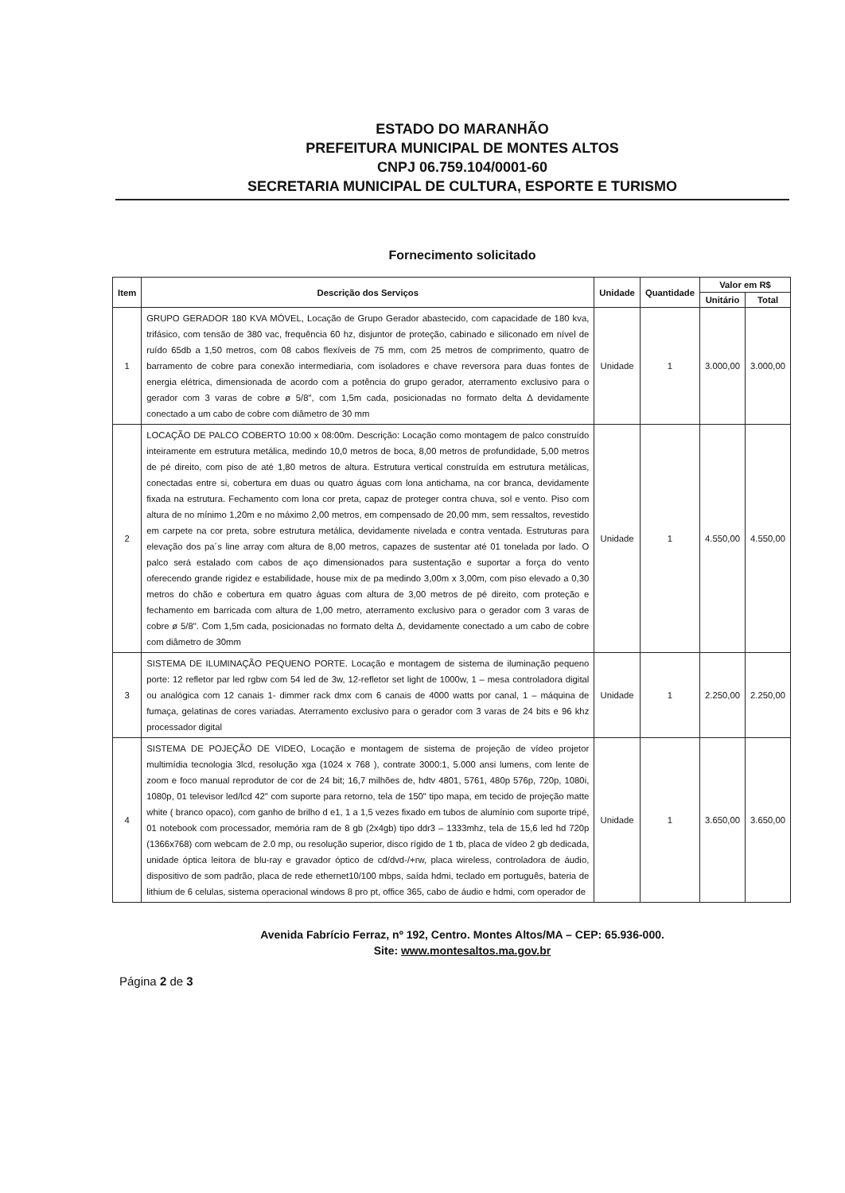ESTADO DO MARANHÃO
PREFEITURA MUNICIPAL DE MONTES ALTOS
CNPJ 06.759.104/0001-60
SECRETARIA MUNICIPAL DE CULTURA, ESPORTE E TURISMO
Fornecimento solicitado
| Item | Descrição dos Serviços | Unidade | Quantidade | Valor em R$ | |
| --- | --- | --- | --- | --- | --- |
| | | | | Unitário | Total |
| 1 | GRUPO GERADOR 180 KVA MÓVEL, Locação de Grupo Gerador abastecido, com capacidade de 180 kva, trifásico, com tensão de 380 vac, frequência 60 hz, disjuntor de proteção, cabinado e siliconado em nível de ruído 65db a 1,50 metros, com 08 cabos flexíveis de 75 mm, com 25 metros de comprimento, quatro de barramento de cobre para conexão intermediaria, com isoladores e chave reversora para duas fontes de energia elétrica, dimensionada de acordo com a potência do grupo gerador, aterramento exclusivo para o gerador com 3 varas de cobre ø 5/8", com 1,5m cada, posicionadas no formato delta Δ devidamente conectado a um cabo de cobre com diâmetro de 30 mm | Unidade | 1 | 3.000,00 | 3.000,00 |
| 2 | LOCAÇÃO DE PALCO COBERTO 10:00 x 08:00m. Descrição: Locação como montagem de palco construído inteiramente em estrutura metálica, medindo 10,0 metros de boca, 8,00 metros de profundidade, 5,00 metros de pé direito, com piso de até 1,80 metros de altura. Estrutura vertical construída em estrutura metálicas, conectadas entre si, cobertura em duas ou quatro águas com lona antichama, na cor branca, devidamente fixada na estrutura. Fechamento com lona cor preta, capaz de proteger contra chuva, sol e vento. Piso com altura de no mínimo 1,20m e no máximo 2,00 metros, em compensado de 20,00 mm, sem ressaltos, revestido em carpete na cor preta, sobre estrutura metálica, devidamente nivelada e contra ventada. Estruturas para elevação dos pa´s line array com altura de 8,00 metros, capazes de sustentar até 01 tonelada por lado. O palco será estalado com cabos de aço dimensionados para sustentação e suportar a força do vento oferecendo grande rigidez e estabilidade, house mix de pa medindo 3,00m x 3,00m, com piso elevado a 0,30 metros do chão e cobertura em quatro águas com altura de 3,00 metros de pé direito, com proteção e fechamento em barricada com altura de 1,00 metro, aterramento exclusivo para o gerador com 3 varas de cobre ø 5/8". Com 1,5m cada, posicionadas no formato delta Δ, devidamente conectado a um cabo de cobre com diâmetro de 30mm | Unidade | 1 | 4.550,00 | 4.550,00 |
| 3 | SISTEMA DE ILUMINAÇÃO PEQUENO PORTE. Locação e montagem de sistema de iluminação pequeno porte: 12 refletor par led rgbw com 54 led de 3w, 12-refletor set light de 1000w, 1 – mesa controladora digital ou analógica com 12 canais 1- dimmer rack dmx com 6 canais de 4000 watts por canal, 1 – máquina de fumaça, gelatinas de cores variadas. Aterramento exclusivo para o gerador com 3 varas de 24 bits e 96 khz processador digital | Unidade | 1 | 2.250,00 | 2.250,00 |
| 4 | SISTEMA DE POJEÇÃO DE VIDEO, Locação e montagem de sistema de projeção de vídeo projetor multimídia tecnologia 3lcd, resolução xga (1024 x 768 ), contrate 3000:1, 5.000 ansi lumens, com lente de zoom e foco manual reprodutor de cor de 24 bit; 16,7 milhões de, hdtv 4801, 5761, 480p 576p, 720p, 1080i, 1080p, 01 televisor led/lcd 42" com suporte para retorno, tela de 150" tipo mapa, em tecido de projeção matte white ( branco opaco), com ganho de brilho d e1, 1 a 1,5 vezes fixado em tubos de alumínio com suporte tripé, 01 notebook com processador, memória ram de 8 gb (2x4gb) tipo ddr3 – 1333mhz, tela de 15,6 led hd 720p (1366x768) com webcam de 2.0 mp, ou resolução superior, disco rígido de 1 tb, placa de vídeo 2 gb dedicada, unidade óptica leitora de blu-ray e gravador óptico de cd/dvd-/+rw, placa wireless, controladora de áudio, dispositivo de som padrão, placa de rede ethernet10/100 mbps, saída hdmi, teclado em português, bateria de lithium de 6 celulas, sistema operacional windows 8 pro pt, office 365, cabo de áudio e hdmi, com operador de | Unidade | 1 | 3.650,00 | 3.650,00 |
Avenida Fabrício Ferraz, nº 192, Centro. Montes Altos/MA – CEP: 65.936-000.
Site: www.montesaltos.ma.gov.br
Página 2 de 3